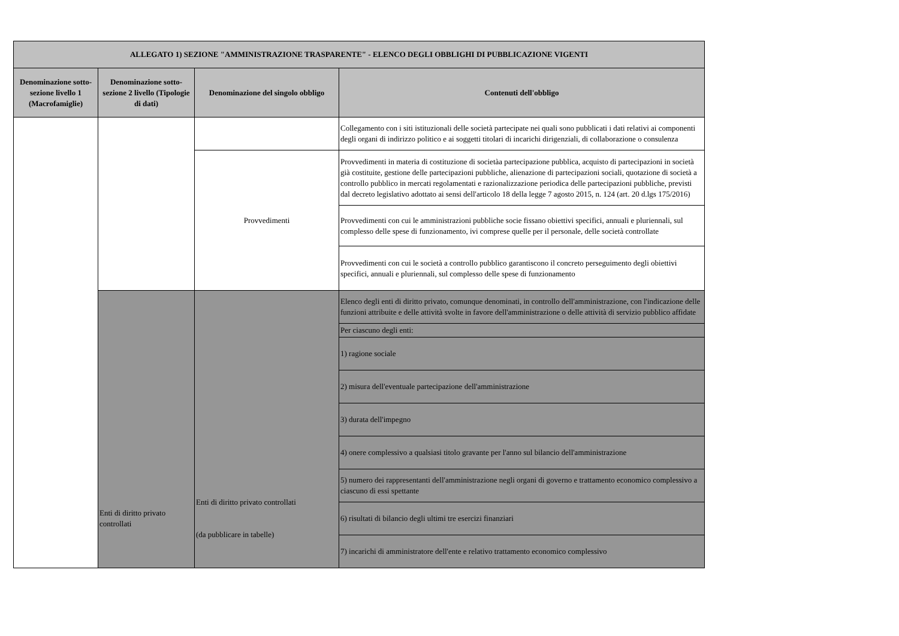| ALLEGATO 1) SEZIONE "AMMINISTRAZIONE TRASPARENTE" - ELENCO DEGLI OBBLIGHI DI PUBBLICAZIONE VIGENTI | | | |
| --- | --- | --- | --- |
| Denominazione sotto-sezione livello 1 (Macrofamiglie) | Denominazione sotto-sezione 2 livello (Tipologie di dati) | Denominazione del singolo obbligo | Contenuti dell'obbligo |
| | | | Collegamento con i siti istituzionali delle società partecipate nei quali sono pubblicati i dati relativi ai componenti degli organi di indirizzo politico e ai soggetti titolari di incarichi dirigenziali, di collaborazione o consulenza |
| | | Provvedimenti | Provvedimenti in materia di costituzione di societàa partecipazione pubblica, acquisto di partecipazioni in società già costituite, gestione delle partecipazioni pubbliche, alienazione di partecipazioni sociali, quotazione di società a controllo pubblico in mercati regolamentati e razionalizzazione periodica delle partecipazioni pubbliche, previsti dal decreto legislativo adottato ai sensi dell'articolo 18 della legge 7 agosto 2015, n. 124 (art. 20 d.lgs 175/2016) |
| | | | Provvedimenti con cui le amministrazioni pubbliche socie fissano obiettivi specifici, annuali e pluriennali, sul complesso delle spese di funzionamento, ivi comprese quelle per il personale, delle società controllate |
| | | | Provvedimenti con cui le società a controllo pubblico garantiscono il concreto perseguimento degli obiettivi specifici, annuali e pluriennali, sul complesso delle spese di funzionamento |
| | Enti di diritto privato controllati | Enti di diritto privato controllati (da pubblicare in tabelle) | Elenco degli enti di diritto privato, comunque denominati, in controllo dell'amministrazione, con l'indicazione delle funzioni attribuite e delle attività svolte in favore dell'amministrazione o delle attività di servizio pubblico affidate |
| | | | Per ciascuno degli enti: |
| | | | 1) ragione sociale |
| | | | 2) misura dell'eventuale partecipazione dell'amministrazione |
| | | | 3) durata dell'impegno |
| | | | 4) onere complessivo a qualsiasi titolo gravante per l'anno sul bilancio dell'amministrazione |
| | | | 5) numero dei rappresentanti dell'amministrazione negli organi di governo e trattamento economico complessivo a ciascuno di essi spettante |
| | | | 6) risultati di bilancio degli ultimi tre esercizi finanziari |
| | | | 7) incarichi di amministratore dell'ente e relativo trattamento economico complessivo |